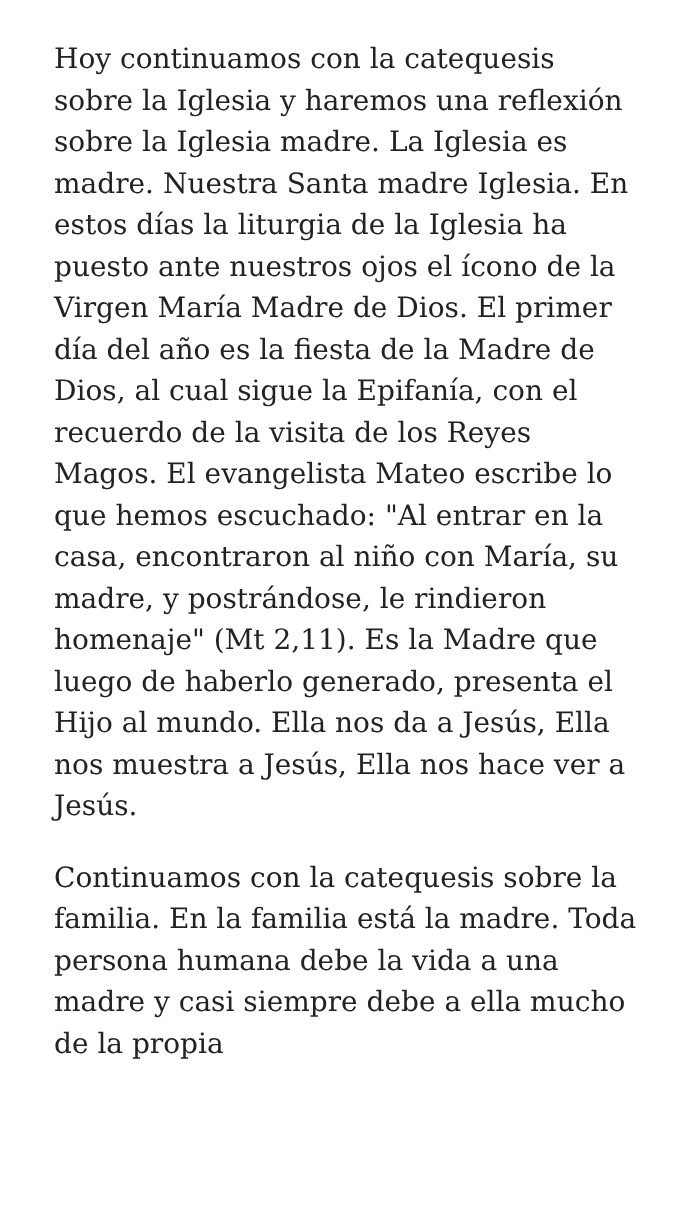Hoy continuamos con la catequesis sobre la Iglesia y haremos una reflexión sobre la Iglesia madre. La Iglesia es madre. Nuestra Santa madre Iglesia. En estos días la liturgia de la Iglesia ha puesto ante nuestros ojos el ícono de la Virgen María Madre de Dios. El primer día del año es la fiesta de la Madre de Dios, al cual sigue la Epifanía, con el recuerdo de la visita de los Reyes Magos. El evangelista Mateo escribe lo que hemos escuchado: "Al entrar en la casa, encontraron al niño con María, su madre, y postrándose, le rindieron homenaje" (Mt 2,11). Es la Madre que luego de haberlo generado, presenta el Hijo al mundo. Ella nos da a Jesús, Ella nos muestra a Jesús, Ella nos hace ver a Jesús.
Continuamos con la catequesis sobre la familia. En la familia está la madre. Toda persona humana debe la vida a una madre y casi siempre debe a ella mucho de la propia